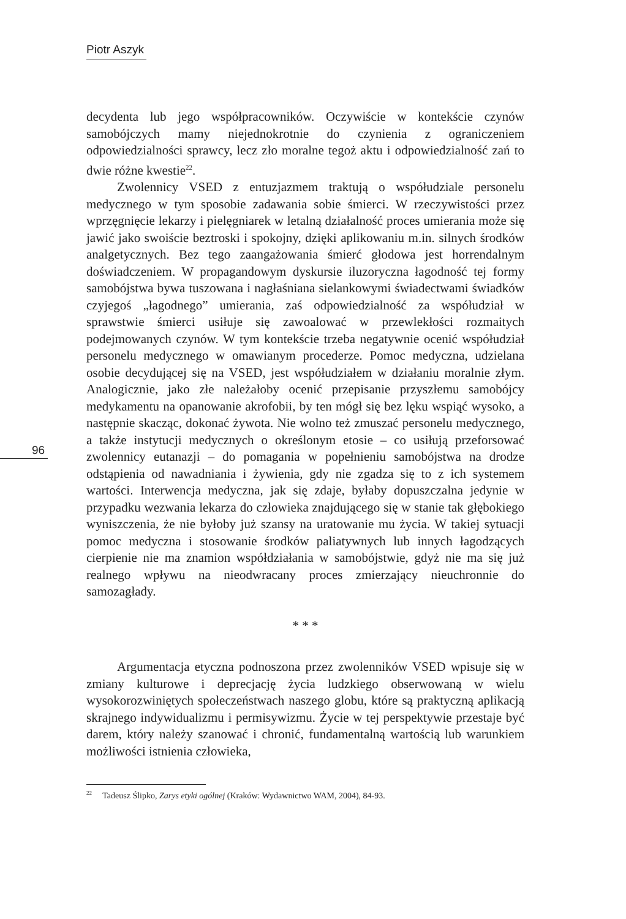Piotr Aszyk
96
decydenta lub jego współpracowników. Oczywiście w kontekście czynów samobójczych mamy niejednokrotnie do czynienia z ograniczeniem odpowiedzialności sprawcy, lecz zło moralne tegoż aktu i odpowiedzialność zań to dwie różne kwestie<sup>22</sup>.
Zwolennicy VSED z entuzjazmem traktują o współudziale personelu medycznego w tym sposobie zadawania sobie śmierci. W rzeczywistości przez wprzęgnięcie lekarzy i pielęgniarek w letalną działalność proces umierania może się jawić jako swoiście beztroski i spokojny, dzięki aplikowaniu m.in. silnych środków analgetycznych. Bez tego zaangażowania śmierć głodowa jest horrendalnym doświadczeniem. W propagandowym dyskursie iluzoryczna łagodność tej formy samobójstwa bywa tuszowana i nagłaśniana sielankowymi świadectwami świadków czyjegoś „łagodnego” umierania, zaś odpowiedzialność za współudział w sprawstwie śmierci usiłuje się zawoalować w przewlekłości rozmaitych podejmowanych czynów. W tym kontekście trzeba negatywnie ocenić współudział personelu medycznego w omawianym procederze. Pomoc medyczna, udzielana osobie decydującej się na VSED, jest współudziałem w działaniu moralnie złym. Analogicznie, jako złe należałoby ocenić przepisanie przyszłemu samobójcy medykamentu na opanowanie akrofobii, by ten mógł się bez lęku wspiąć wysoko, a następnie skacząc, dokonać żywota. Nie wolno też zmuszać personelu medycznego, a także instytucji medycznych o określonym etosie – co usiłują przeforsować zwolennicy eutanazji – do pomagania w popełnieniu samobójstwa na drodze odstąpienia od nawadniania i żywienia, gdy nie zgadza się to z ich systemem wartości. Interwencja medyczna, jak się zdaje, byłaby dopuszczalna jedynie w przypadku wezwania lekarza do człowieka znajdującego się w stanie tak głębokiego wyniszczenia, że nie byłoby już szansy na uratowanie mu życia. W takiej sytuacji pomoc medyczna i stosowanie środków paliatywnych lub innych łagodzących cierpienie nie ma znamion współdziałania w samobójstwie, gdyż nie ma się już realnego wpływu na nieodwracany proces zmierzający nieuchronnie do samozagłady.
* * *
Argumentacja etyczna podnoszona przez zwolenników VSED wpisuje się w zmiany kulturowe i deprecjację życia ludzkiego obserwowaną w wielu wysokorozwiniętych społeczeństwach naszego globu, które są praktyczną aplikacją skrajnego indywidualizmu i permisywizmu. Życie w tej perspektywie przestaje być darem, który należy szanować i chronić, fundamentalną wartością lub warunkiem możliwości istnienia człowieka,
<sup>22</sup> Tadeusz Ślipko, Zarys etyki ogólnej (Kraków: Wydawnictwo WAM, 2004), 84-93.